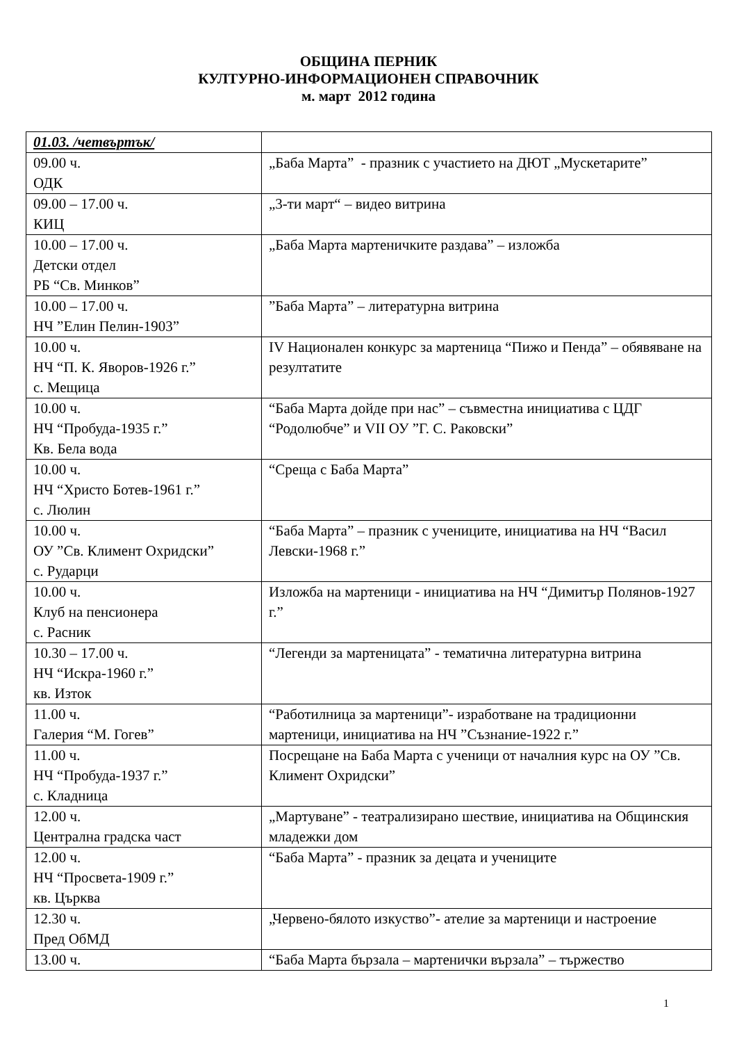ОБЩИНА ПЕРНИК
КУЛТУРНО-ИНФОРМАЦИОНЕН СПРАВОЧНИК
м. март 2012 година
| 01.03. /четвъртък/ | |
| 09.00 ч. ОДК | „Баба Марта” - празник с участието на ДЮТ „Мускетарите” |
| 09.00 – 17.00 ч. КИЦ | „3-ти март“ – видео витрина |
| 10.00 – 17.00 ч. Детски отдел РБ “Св. Минков” | „Баба Марта мартеничките раздава” – изложба |
| 10.00 – 17.00 ч. НЧ ”Елин Пелин-1903” | ”Баба Марта” – литературна витрина |
| 10.00 ч. НЧ “П. К. Яворов-1926 г.” с. Мещица | IV Национален конкурс за мартеница “Пижо и Пенда” – обявяване на резултатите |
| 10.00 ч. НЧ “Пробуда-1935 г.” Кв. Бела вода | “Баба Марта дойде при нас” – съвместна инициатива с ЦДГ “Родолюбче” и VII ОУ ”Г. С. Раковски” |
| 10.00 ч. НЧ “Христо Ботев-1961 г.” с. Люлин | “Среща с Баба Марта” |
| 10.00 ч. ОУ ”Св. Климент Охридски” с. Рударци | “Баба Марта” – празник с учениците, инициатива на НЧ “Васил Левски-1968 г.” |
| 10.00 ч. Клуб на пенсионера с. Расник | Изложба на мартеници - инициатива на НЧ “Димитър Полянов-1927 г.” |
| 10.30 – 17.00 ч. НЧ “Искра-1960 г.” кв. Изток | “Легенди за мартеницата” - тематична литературна витрина |
| 11.00 ч. Галерия “М. Гогев” | “Работилница за мартеници”- изработване на традиционни мартеници, инициатива на НЧ ”Съзнание-1922 г.” |
| 11.00 ч. НЧ “Пробуда-1937 г.” с. Кладница | Посрещане на Баба Марта с ученици от началния курс на ОУ ”Св. Климент Охридски” |
| 12.00 ч. Централна градска част | „Мартуване” - театрализирано шествие, инициатива на Общинския младежки дом |
| 12.00 ч. НЧ “Просвета-1909 г.” кв. Църква | “Баба Марта” - празник за децата и учениците |
| 12.30 ч. Пред ОбМД | „Червено-бялото изкуство”- ателие за мартеници и настроение |
| 13.00 ч. | “Баба Марта бързала – мартенички вързала” – тържество |
1